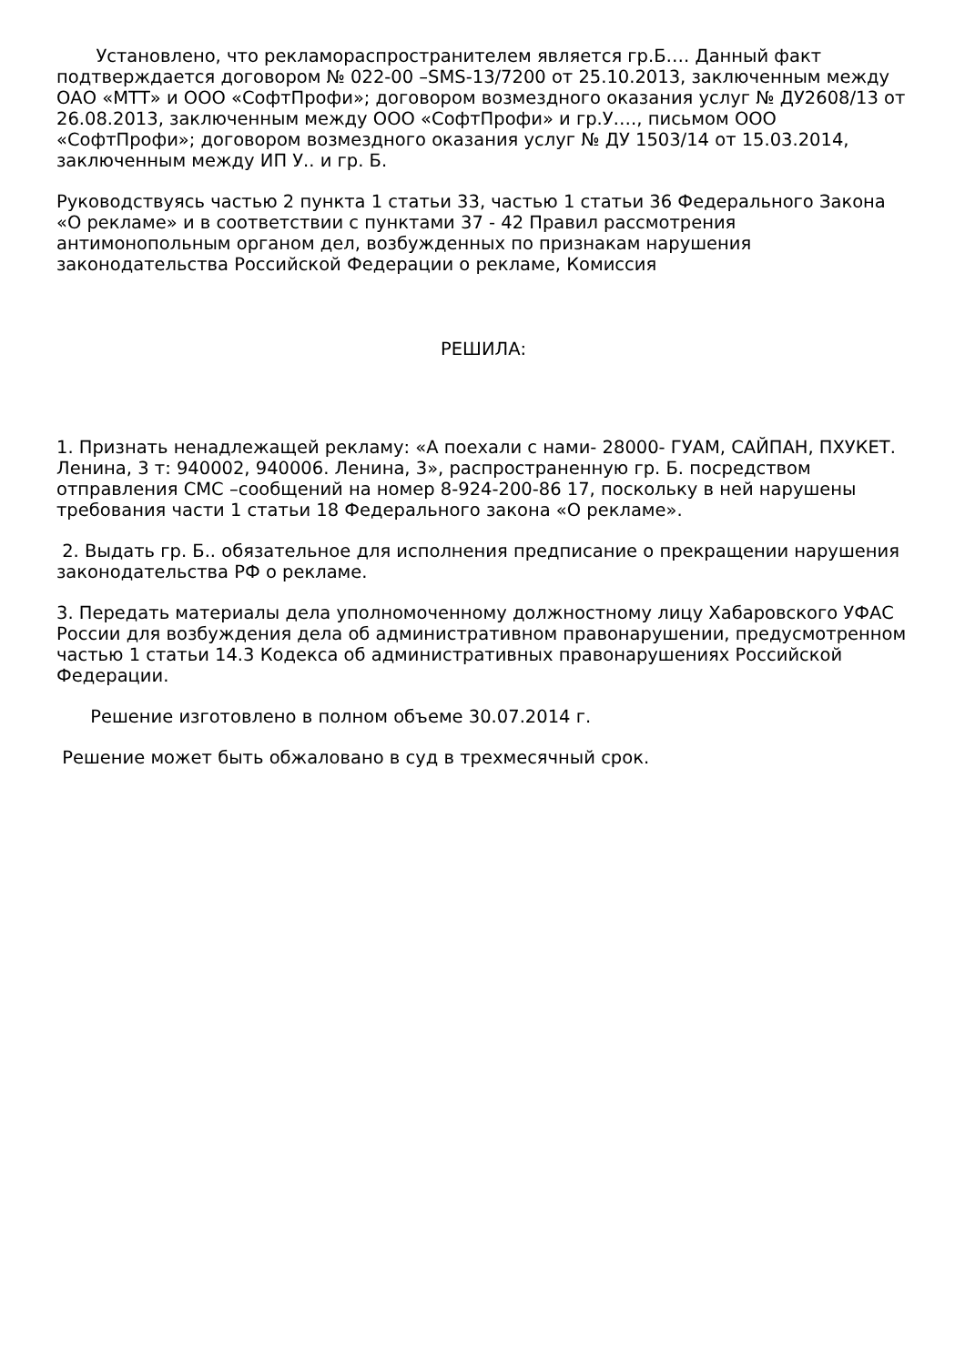Установлено, что рекламораспространителем является гр.Б…. Данный факт подтверждается договором № 022-00 –SMS-13/7200 от 25.10.2013, заключенным между ОАО «МТТ» и ООО «СофтПрофи»; договором возмездного оказания услуг № ДУ2608/13 от 26.08.2013, заключенным между ООО «СофтПрофи» и гр.У…., письмом ООО «СофтПрофи»; договором возмездного оказания услуг № ДУ 1503/14 от 15.03.2014, заключенным между ИП У.. и гр. Б.
Руководствуясь частью 2 пункта 1 статьи 33, частью 1 статьи 36 Федерального Закона «О рекламе» и в соответствии с пунктами 37 - 42 Правил рассмотрения антимонопольным органом дел, возбужденных по признакам нарушения законодательства Российской Федерации о рекламе, Комиссия
РЕШИЛА:
1. Признать ненадлежащей рекламу: «А поехали с нами- 28000- ГУАМ, САЙПАН, ПХУКЕТ. Ленина, 3 т: 940002, 940006. Ленина, 3», распространенную гр. Б. посредством отправления СМС –сообщений на номер 8-924-200-86 17, поскольку в ней нарушены требования части 1 статьи 18 Федерального закона «О рекламе».
2. Выдать гр. Б.. обязательное для исполнения предписание о прекращении нарушения законодательства РФ о рекламе.
3. Передать материалы дела уполномоченному должностному лицу Хабаровского УФАС России для возбуждения дела об административном правонарушении, предусмотренном частью 1 статьи 14.3 Кодекса об административных правонарушениях Российской Федерации.
Решение изготовлено в полном объеме 30.07.2014 г.
Решение может быть обжаловано в суд в трехмесячный срок.